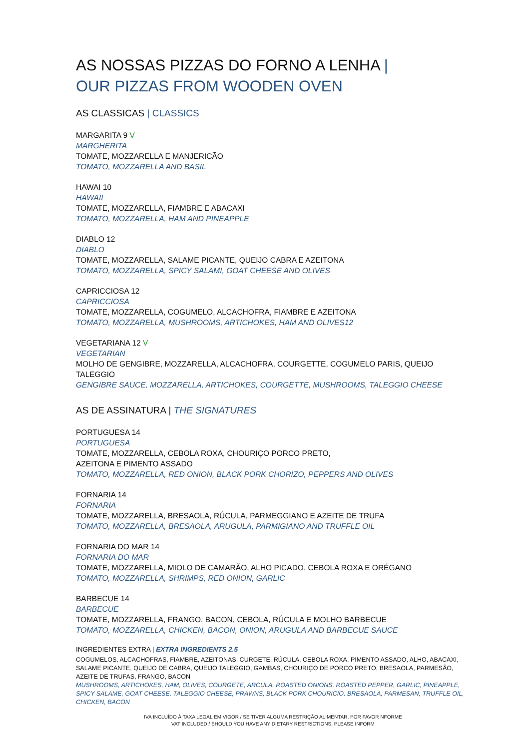AS NOSSAS PIZZAS DO FORNO A LENHA |
OUR PIZZAS FROM WOODEN OVEN
AS CLASSICAS | CLASSICS
MARGARITA 9 V
MARGHERITA
TOMATE, MOZZARELLA E MANJERICÃO
TOMATO, MOZZARELLA AND BASIL
HAWAI 10
HAWAII
TOMATE, MOZZARELLA, FIAMBRE E ABACAXI
TOMATO, MOZZARELLA, HAM AND PINEAPPLE
DIABLO 12
DIABLO
TOMATE, MOZZARELLA, SALAME PICANTE, QUEIJO CABRA E AZEITONA
TOMATO, MOZZARELLA, SPICY SALAMI, GOAT CHEESE AND OLIVES
CAPRICCIOSA 12
CAPRICCIOSA
TOMATE, MOZZARELLA, COGUMELO, ALCACHOFRA, FIAMBRE E AZEITONA
TOMATO, MOZZARELLA, MUSHROOMS, ARTICHOKES, HAM AND OLIVES12
VEGETARIANA 12 V
VEGETARIAN
MOLHO DE GENGIBRE, MOZZARELLA, ALCACHOFRA, COURGETTE, COGUMELO PARIS, QUEIJO TALEGGIO
GENGIBRE SAUCE, MOZZARELLA, ARTICHOKES, COURGETTE, MUSHROOMS, TALEGGIO CHEESE
AS DE ASSINATURA | THE SIGNATURES
PORTUGUESA 14
PORTUGUESA
TOMATE, MOZZARELLA, CEBOLA ROXA, CHOURIÇO PORCO PRETO,
AZEITONA E PIMENTO ASSADO
TOMATO, MOZZARELLA, RED ONION, BLACK PORK CHORIZO, PEPPERS AND OLIVES
FORNARIA 14
FORNARIA
TOMATE, MOZZARELLA, BRESAOLA, RÚCULA, PARMEGGIANO E AZEITE DE TRUFA
TOMATO, MOZZARELLA, BRESAOLA, ARUGULA, PARMIGIANO AND TRUFFLE OIL
FORNARIA DO MAR 14
FORNARIA DO MAR
TOMATE, MOZZARELLA, MIOLO DE CAMARÃO, ALHO PICADO, CEBOLA ROXA E ORÉGANO
TOMATO, MOZZARELLA, SHRIMPS, RED ONION, GARLIC
BARBECUE 14
BARBECUE
TOMATE, MOZZARELLA, FRANGO, BACON, CEBOLA, RÚCULA E MOLHO BARBECUE
TOMATO, MOZZARELLA, CHICKEN, BACON, ONION, ARUGULA AND BARBECUE SAUCE
INGREDIENTES EXTRA | EXTRA INGREDIENTS 2.5
COGUMELOS, ALCACHOFRAS, FIAMBRE, AZEITONAS, CURGETE, RÚCULA, CEBOLA ROXA, PIMENTO ASSADO, ALHO, ABACAXI, SALAME PICANTE, QUEIJO DE CABRA, QUEIJO TALEGGIO, GAMBAS, CHOURIÇO DE PORCO PRETO, BRESAOLA, PARMESÃO, AZEITE DE TRUFAS, FRANGO, BACON
MUSHROOMS, ARTICHOKES, HAM, OLIVES, COURGETE, ARCULA, ROASTED ONIONS, ROASTED PEPPER, GARLIC, PINEAPPLE, SPICY SALAME, GOAT CHEESE, TALEGGIO CHEESE, PRAWNS, BLACK PORK CHOURICIO, BRESAOLA, PARMESAN, TRUFFLE OIL, CHICKEN, BACON
IVA INCLUÍDO À TAXA LEGAL EM VIGOR / SE TIVER ALGUMA RESTRIÇÃO ALIMENTAR, POR FAVOR NFORME
VAT INCLUDED / SHOULD YOU HAVE ANY DIETARY RESTRICTIONS, PLEASE INFORM